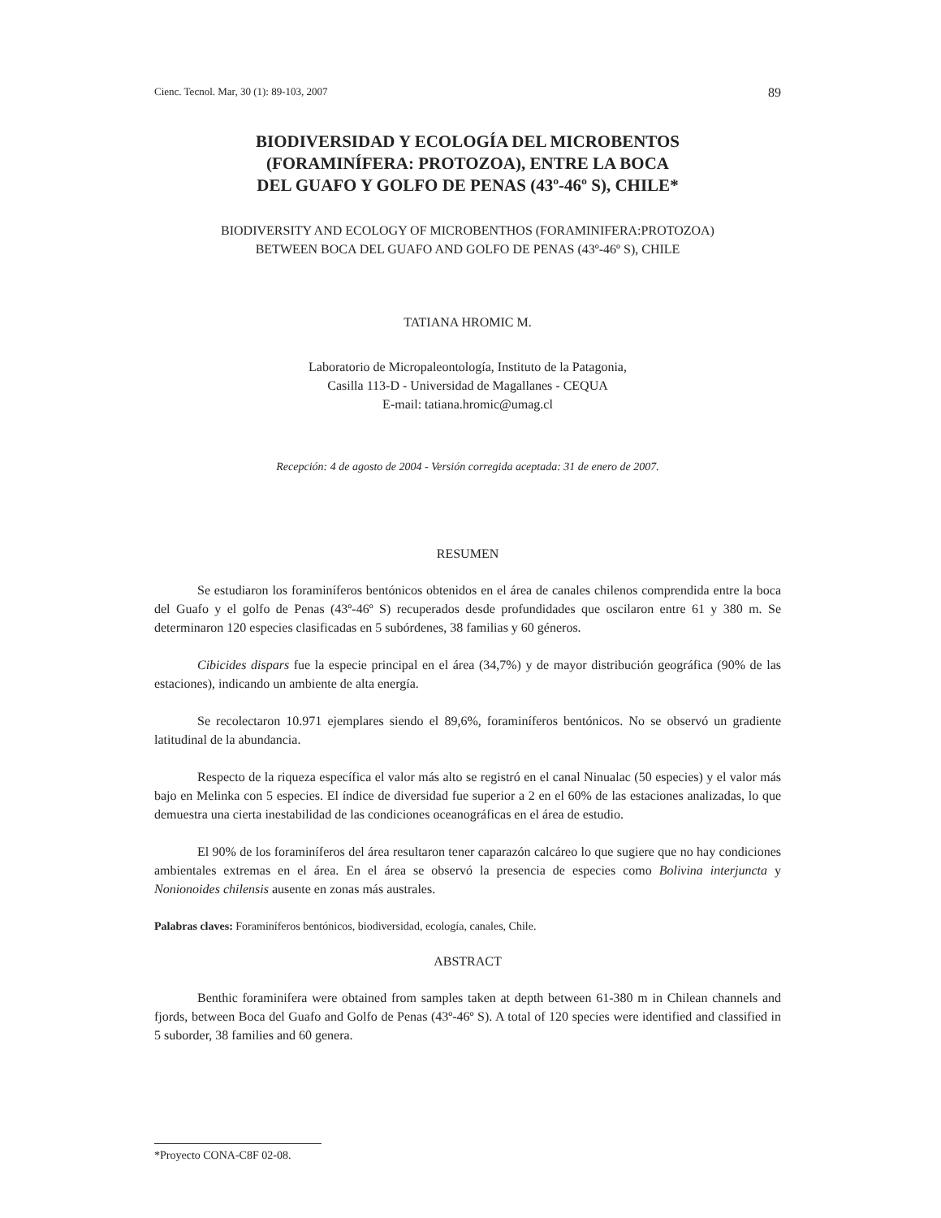Cienc. Tecnol. Mar, 30 (1): 89-103, 2007 89
BIODIVERSIDAD Y ECOLOGÍA DEL MICROBENTOS
(FORAMINÍFERA: PROTOZOA), ENTRE LA BOCA
DEL GUAFO Y GOLFO DE PENAS (43º-46º S), CHILE*
BIODIVERSITY AND ECOLOGY OF MICROBENTHOS (FORAMINIFERA:PROTOZOA)
BETWEEN BOCA DEL GUAFO AND GOLFO DE PENAS (43º-46º S), CHILE
TATIANA HROMIC M.
Laboratorio de Micropaleontología, Instituto de la Patagonia,
Casilla 113-D - Universidad de Magallanes - CEQUA
E-mail: tatiana.hromic@umag.cl
Recepción: 4 de agosto de 2004 - Versión corregida aceptada: 31 de enero de 2007.
RESUMEN
Se estudiaron los foraminíferos bentónicos obtenidos en el área de canales chilenos comprendida entre la boca del Guafo y el golfo de Penas (43º-46º S) recuperados desde profundidades que oscilaron entre 61 y 380 m. Se determinaron 120 especies clasificadas en 5 subórdenes, 38 familias y 60 géneros.
Cibicides dispars fue la especie principal en el área (34,7%) y de mayor distribución geográfica (90% de las estaciones), indicando un ambiente de alta energía.
Se recolectaron 10.971 ejemplares siendo el 89,6%, foraminíferos bentónicos. No se observó un gradiente latitudinal de la abundancia.
Respecto de la riqueza específica el valor más alto se registró en el canal Ninualac (50 especies) y el valor más bajo en Melinka con 5 especies. El índice de diversidad fue superior a 2 en el 60% de las estaciones analizadas, lo que demuestra una cierta inestabilidad de las condiciones oceanográficas en el área de estudio.
El 90% de los foraminíferos del área resultaron tener caparazón calcáreo lo que sugiere que no hay condiciones ambientales extremas en el área. En el área se observó la presencia de especies como Bolivina interjuncta y Nonionoides chilensis ausente en zonas más australes.
Palabras claves: Foraminíferos bentónicos, biodiversidad, ecología, canales, Chile.
ABSTRACT
Benthic foraminifera were obtained from samples taken at depth between 61-380 m in Chilean channels and fjords, between Boca del Guafo and Golfo de Penas (43º-46º S). A total of 120 species were identified and classified in 5 suborder, 38 families and 60 genera.
*Proyecto CONA-C8F 02-08.